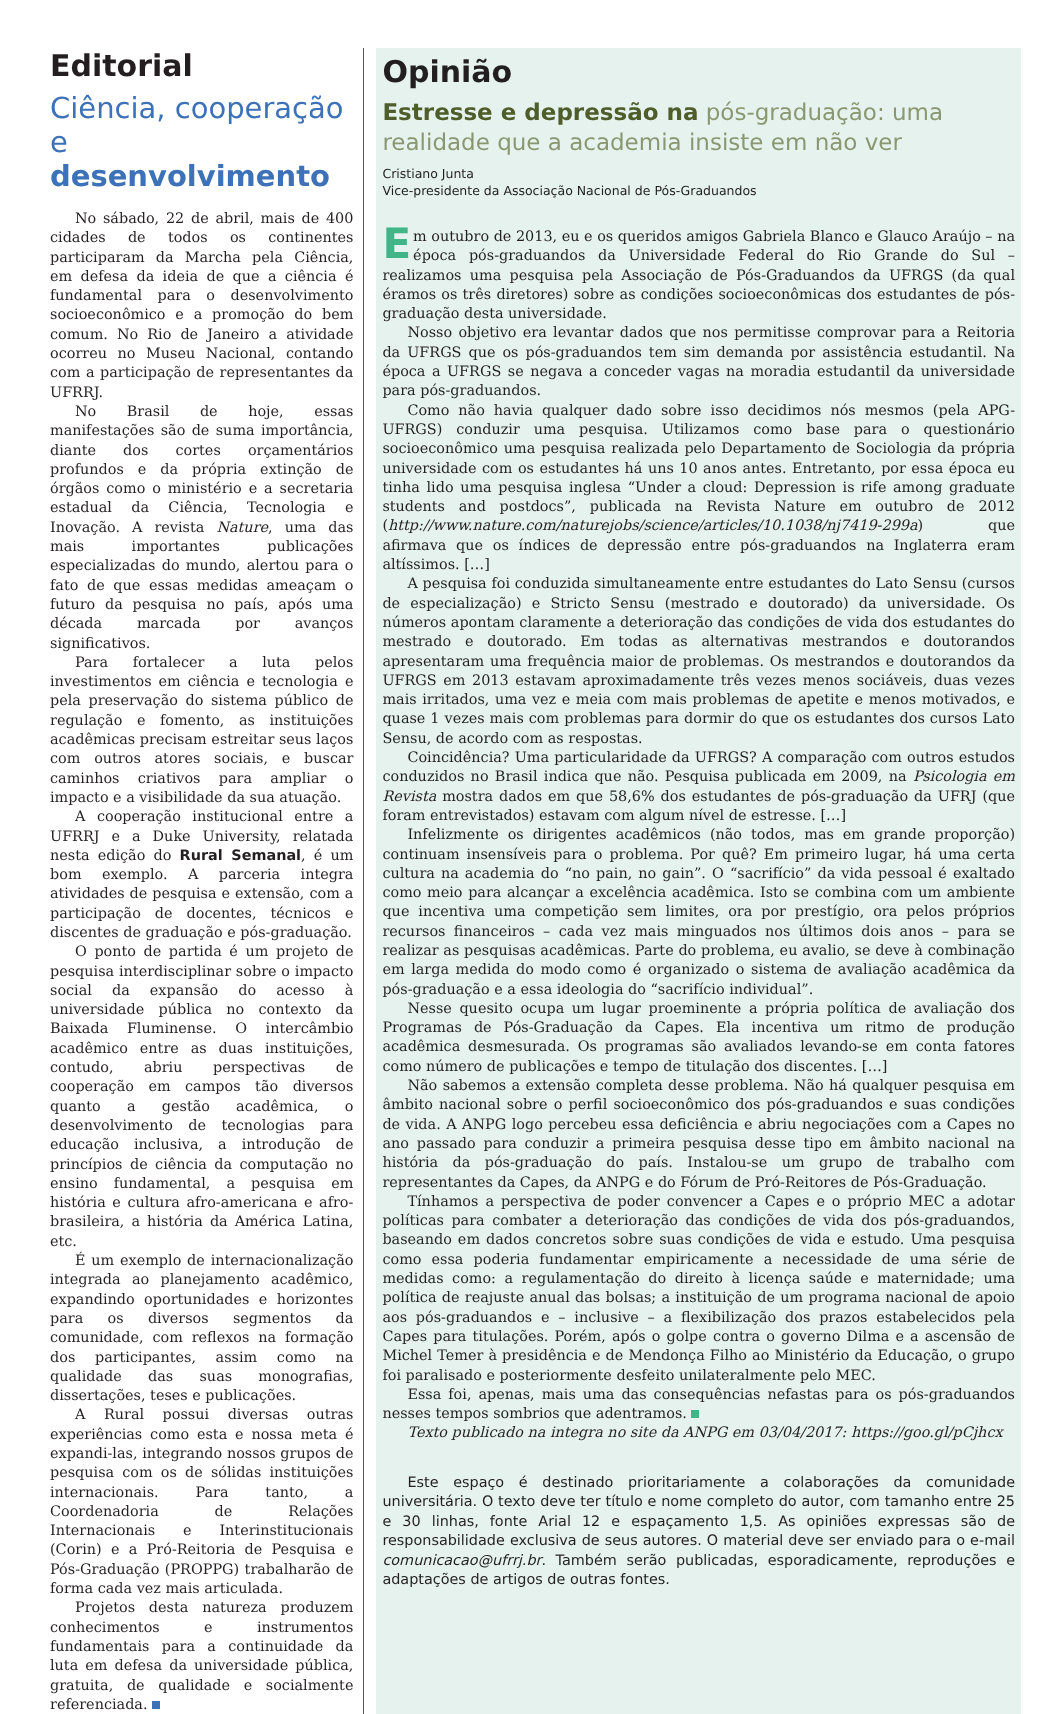Editorial
Ciência, cooperação
e desenvolvimento
No sábado, 22 de abril, mais de 400 cidades de todos os continentes participaram da Marcha pela Ciência, em defesa da ideia de que a ciência é fundamental para o desenvolvimento socioeconômico e a promoção do bem comum. No Rio de Janeiro a atividade ocorreu no Museu Nacional, contando com a participação de representantes da UFRRJ.
No Brasil de hoje, essas manifestações são de suma importância, diante dos cortes orçamentários profundos e da própria extinção de órgãos como o ministério e a secretaria estadual da Ciência, Tecnologia e Inovação. A revista Nature, uma das mais importantes publicações especializadas do mundo, alertou para o fato de que essas medidas ameaçam o futuro da pesquisa no país, após uma década marcada por avanços significativos.
Para fortalecer a luta pelos investimentos em ciência e tecnologia e pela preservação do sistema público de regulação e fomento, as instituições acadêmicas precisam estreitar seus laços com outros atores sociais, e buscar caminhos criativos para ampliar o impacto e a visibilidade da sua atuação.
A cooperação institucional entre a UFRRJ e a Duke University, relatada nesta edição do Rural Semanal, é um bom exemplo. A parceria integra atividades de pesquisa e extensão, com a participação de docentes, técnicos e discentes de graduação e pós-graduação.
O ponto de partida é um projeto de pesquisa interdisciplinar sobre o impacto social da expansão do acesso à universidade pública no contexto da Baixada Fluminense. O intercâmbio acadêmico entre as duas instituições, contudo, abriu perspectivas de cooperação em campos tão diversos quanto a gestão acadêmica, o desenvolvimento de tecnologias para educação inclusiva, a introdução de princípios de ciência da computação no ensino fundamental, a pesquisa em história e cultura afro-americana e afro-brasileira, a história da América Latina, etc.
É um exemplo de internacionalização integrada ao planejamento acadêmico, expandindo oportunidades e horizontes para os diversos segmentos da comunidade, com reflexos na formação dos participantes, assim como na qualidade das suas monografias, dissertações, teses e publicações.
A Rural possui diversas outras experiências como esta e nossa meta é expandi-las, integrando nossos grupos de pesquisa com os de sólidas instituições internacionais. Para tanto, a Coordenadoria de Relações Internacionais e Interinstitucionais (Corin) e a Pró-Reitoria de Pesquisa e Pós-Graduação (PROPPG) trabalharão de forma cada vez mais articulada.
Projetos desta natureza produzem conhecimentos e instrumentos fundamentais para a continuidade da luta em defesa da universidade pública, gratuita, de qualidade e socialmente referenciada.
Opinião
Estresse e depressão na pós-graduação: uma realidade que a academia insiste em não ver
Cristiano Junta
Vice-presidente da Associação Nacional de Pós-Graduandos
Em outubro de 2013, eu e os queridos amigos Gabriela Blanco e Glauco Araújo – na época pós-graduandos da Universidade Federal do Rio Grande do Sul – realizamos uma pesquisa pela Associação de Pós-Graduandos da UFRGS (da qual éramos os três diretores) sobre as condições socioeconômicas dos estudantes de pós-graduação desta universidade.
Nosso objetivo era levantar dados que nos permitisse comprovar para a Reitoria da UFRGS que os pós-graduandos tem sim demanda por assistência estudantil. Na época a UFRGS se negava a conceder vagas na moradia estudantil da universidade para pós-graduandos.
Como não havia qualquer dado sobre isso decidimos nós mesmos (pela APG-UFRGS) conduzir uma pesquisa. Utilizamos como base para o questionário socioeconômico uma pesquisa realizada pelo Departamento de Sociologia da própria universidade com os estudantes há uns 10 anos antes. Entretanto, por essa época eu tinha lido uma pesquisa inglesa “Under a cloud: Depression is rife among graduate students and postdocs”, publicada na Revista Nature em outubro de 2012 (http://www.nature.com/naturejobs/science/articles/10.1038/nj7419-299a) que afirmava que os índices de depressão entre pós-graduandos na Inglaterra eram altíssimos. […]
A pesquisa foi conduzida simultaneamente entre estudantes do Lato Sensu (cursos de especialização) e Stricto Sensu (mestrado e doutorado) da universidade. Os números apontam claramente a deterioração das condições de vida dos estudantes do mestrado e doutorado. Em todas as alternativas mestrandos e doutorandos apresentaram uma frequência maior de problemas. Os mestrandos e doutorandos da UFRGS em 2013 estavam aproximadamente três vezes menos sociáveis, duas vezes mais irritados, uma vez e meia com mais problemas de apetite e menos motivados, e quase 1 vezes mais com problemas para dormir do que os estudantes dos cursos Lato Sensu, de acordo com as respostas.
Coincidência? Uma particularidade da UFRGS? A comparação com outros estudos conduzidos no Brasil indica que não. Pesquisa publicada em 2009, na Psicologia em Revista mostra dados em que 58,6% dos estudantes de pós-graduação da UFRJ (que foram entrevistados) estavam com algum nível de estresse. […]
Infelizmente os dirigentes acadêmicos (não todos, mas em grande proporção) continuam insensíveis para o problema. Por quê? Em primeiro lugar, há uma certa cultura na academia do “no pain, no gain”. O “sacrifício” da vida pessoal é exaltado como meio para alcançar a excelência acadêmica. Isto se combina com um ambiente que incentiva uma competição sem limites, ora por prestígio, ora pelos próprios recursos financeiros – cada vez mais minguados nos últimos dois anos – para se realizar as pesquisas acadêmicas. Parte do problema, eu avalio, se deve à combinação em larga medida do modo como é organizado o sistema de avaliação acadêmica da pós-graduação e a essa ideologia do “sacrifício individual”.
Nesse quesito ocupa um lugar proeminente a própria política de avaliação dos Programas de Pós-Graduação da Capes. Ela incentiva um ritmo de produção acadêmica desmesurada. Os programas são avaliados levando-se em conta fatores como número de publicações e tempo de titulação dos discentes. […]
Não sabemos a extensão completa desse problema. Não há qualquer pesquisa em âmbito nacional sobre o perfil socioeconômico dos pós-graduandos e suas condições de vida. A ANPG logo percebeu essa deficiência e abriu negociações com a Capes no ano passado para conduzir a primeira pesquisa desse tipo em âmbito nacional na história da pós-graduação do país. Instalou-se um grupo de trabalho com representantes da Capes, da ANPG e do Fórum de Pró-Reitores de Pós-Graduação.
Tínhamos a perspectiva de poder convencer a Capes e o próprio MEC a adotar políticas para combater a deterioração das condições de vida dos pós-graduandos, baseando em dados concretos sobre suas condições de vida e estudo. Uma pesquisa como essa poderia fundamentar empiricamente a necessidade de uma série de medidas como: a regulamentação do direito à licença saúde e maternidade; uma política de reajuste anual das bolsas; a instituição de um programa nacional de apoio aos pós-graduandos e – inclusive – a flexibilização dos prazos estabelecidos pela Capes para titulações. Porém, após o golpe contra o governo Dilma e a ascensão de Michel Temer à presidência e de Mendonça Filho ao Ministério da Educação, o grupo foi paralisado e posteriormente desfeito unilateralmente pelo MEC.
Essa foi, apenas, mais uma das consequências nefastas para os pós-graduandos nesses tempos sombrios que adentramos.
Texto publicado na integra no site da ANPG em 03/04/2017: https://goo.gl/pCjhcx
Este espaço é destinado prioritariamente a colaborações da comunidade universitária. O texto deve ter título e nome completo do autor, com tamanho entre 25 e 30 linhas, fonte Arial 12 e espaçamento 1,5. As opiniões expressas são de responsabilidade exclusiva de seus autores. O material deve ser enviado para o e-mail comunicacao@ufrrj.br. Também serão publicadas, esporadicamente, reproduções e adaptações de artigos de outras fontes.